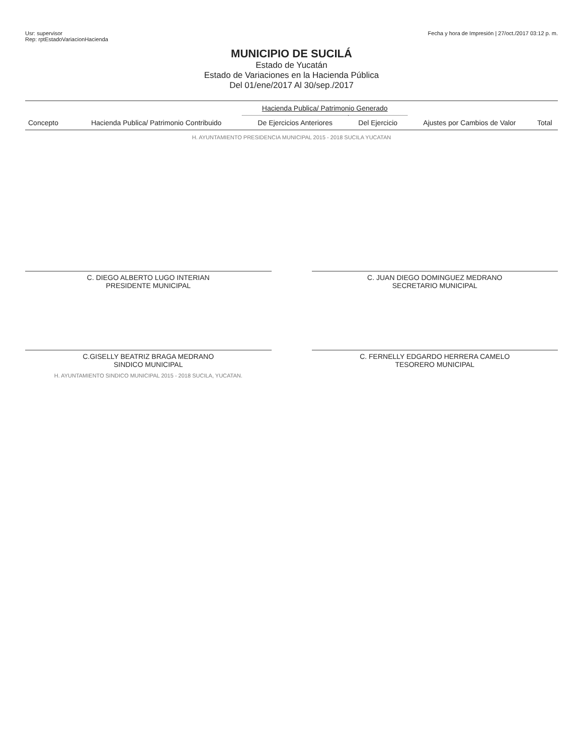Usr: supervisor
Rep: rptEstadoVariacionHacienda
Fecha y hora de Impresión | 27/oct./2017 03:12 p. m.
MUNICIPIO DE SUCILÁ
Estado de Yucatán
Estado de Variaciones en la Hacienda Pública
Del 01/ene/2017 Al 30/sep./2017
| Concepto | Hacienda Publica/ Patrimonio Contribuido | Hacienda Publica/ Patrimonio Generado | | Ajustes por Cambios de Valor | Total |
| --- | --- | --- | --- | --- | --- |
| | | De Ejercicios Anteriores | Del Ejercicio | | |
H. AYUNTAMIENTO PRESIDENCIA MUNICIPAL 2015 - 2018 SUCILA YUCATAN
C. DIEGO ALBERTO LUGO INTERIAN
PRESIDENTE MUNICIPAL
C. JUAN DIEGO DOMINGUEZ MEDRANO
SECRETARIO MUNICIPAL
C.GISELLY BEATRIZ BRAGA MEDRANO
SINDICO MUNICIPAL
H. AYUNTAMIENTO SINDICO MUNICIPAL 2015 - 2018 SUCILA, YUCATAN.
C. FERNELLY EDGARDO HERRERA CAMELO
TESORERO MUNICIPAL